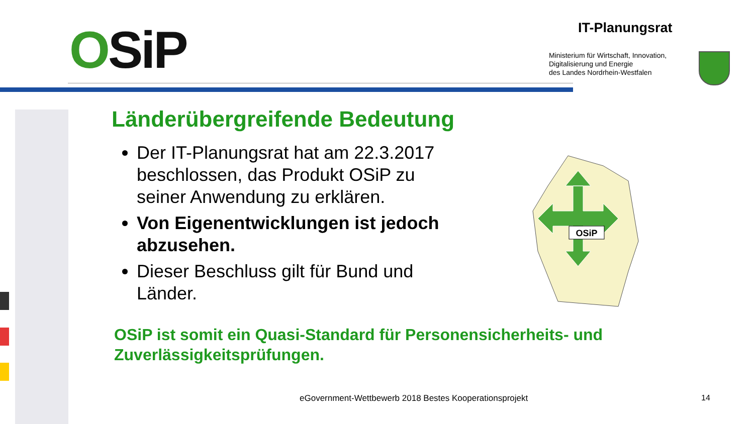OSiP IT-Planungsrat
Ministerium für Wirtschaft, Innovation,
Digitalisierung und Energie
des Landes Nordrhein-Westfalen
Länderübergreifende Bedeutung
Der IT-Planungsrat hat am 22.3.2017 beschlossen, das Produkt OSiP zu seiner Anwendung zu erklären.
Von Eigenentwicklungen ist jedoch abzusehen.
Dieser Beschluss gilt für Bund und Länder.
OSiP ist somit ein Quasi-Standard für Personensicherheits- und Zuverlässigkeitsprüfungen.
OSiP
eGovernment-Wettbewerb 2018 Bestes Kooperationsprojekt
14